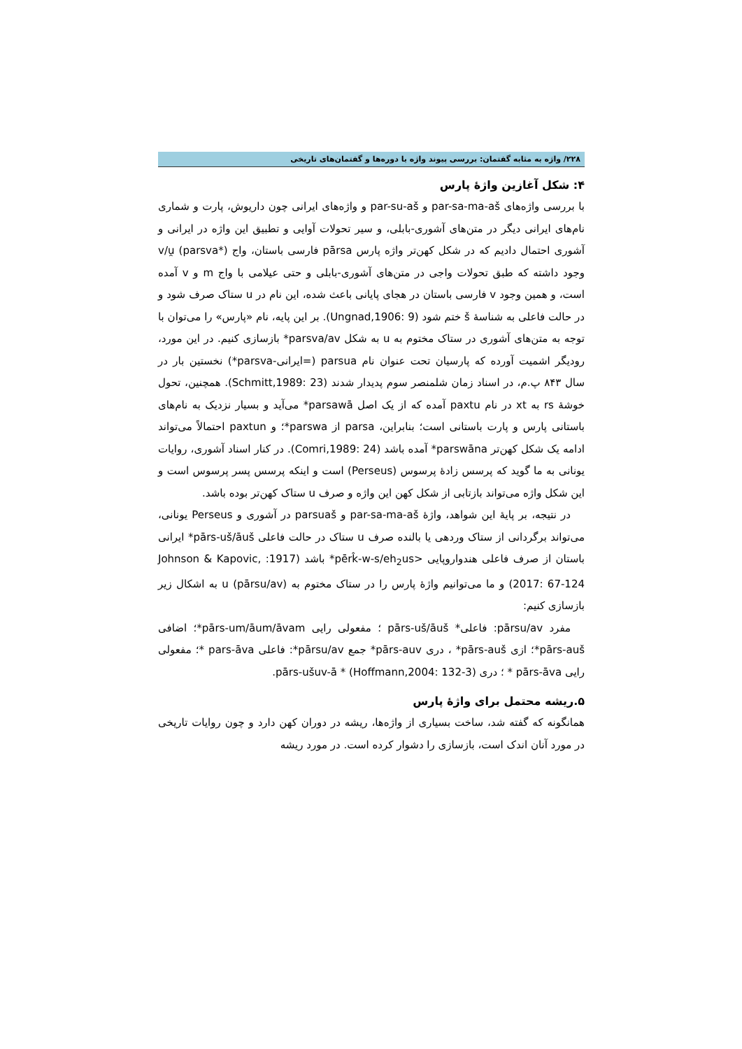۲۲۸/ واژه به مثابه گفتمان: بررسی پیوند واژه با دوره‌ها و گفتمان‌های تاریخی
۴: شکل آغازین واژۀ پارس
با بررسی واژه‌های par-sa-ma-aš و par-su-aš و واژه‌های ایرانی چون داریوش، پارت و شماری نام‌های ایرانی دیگر در متن‌های آشوری-بابلی، و سیر تحولات آوایی و تطبیق این واژه در ایرانی و آشوری احتمال دادیم که در شکل کهن‌تر واژه پارس pārsa فارسی باستان، واج v/u̯ (parsva*) وجود داشته که طبق تحولات واجی در متن‌های آشوری-بابلی و حتی عیلامی با واج m و v آمده است، و همین وجود v فارسی باستان در هجای پایانی باعث شده، این نام در u ستاک صرف شود و در حالت فاعلی به شناسۀ š ختم شود (Ungnad,1906: 9). بر این پایه، نام «پارس» را می‌توان با توجه به متن‌های آشوری در ستاک مختوم به u به شکل parsva/av* بازسازی کنیم. در این مورد، رودیگر اشمیت آورده که پارسیان تحت عنوان نام parsua (=ایرانی-parsva*) نخستین بار در سال ۸۴۳ پ.م، در اسناد زمان شلمنصر سوم پدیدار شدند (Schmitt,1989: 23). همچنین، تحول خوشۀ rs به xt در نام paxtu آمده که از یک اصل parsawā* می‌آید و بسیار نزدیک به نام‌های باستانی پارس و پارت باستانی است؛ بنابراین، parsa از parswa*؛ و paxtun احتمالاً می‌تواند ادامه یک شکل کهن‌تر parswāna* آمده باشد (Comri,1989: 24). در کنار اسناد آشوری، روایات یونانی به ما گوید که پرسس زادۀ پرسوس (Perseus) است و اینکه پرسس پسر پرسوس است و این شکل واژه می‌تواند بازتابی از شکل کهن این واژه و صرف u ستاک کهن‌تر بوده باشد.
در نتیجه، بر پایۀ این شواهد، واژۀ par-sa-ma-aš و parsuaš در آشوری و Perseus یونانی، می‌تواند برگردانی از ستاک وردهی یا بالنده صرف u ستاک در حالت فاعلی pārs-uš/āuš* ایرانی باستان از صرف فاعلی هندواروپایی <pērk̂-w-s/eh<sub>2</sub>us* باشد (1917: Johnson & Kapovic, 2017: 67-124) و ما می‌توانیم واژۀ پارس را در ستاک مختوم به u (pārsu/av) به اشکال زیر بازسازی کنیم:
مفرد pārsu/av: فاعلی* pārs-uš/āuš ؛ مفعولی رایی pārs-um/āum/āvam*؛ اضافی pārs-auš*؛ ازی pārs-auš* ، دری pārs-auv* جمع pārsu/av*: فاعلی pars-āva *؛ مفعولی رایی pārs-āva * ؛ دری pārs-ušuv-ā * (Hoffmann,2004: 132-3).
۵.ریشه محتمل برای واژۀ پارس
همانگونه که گفته شد، ساخت بسیاری از واژه‌ها، ریشه در دوران کهن دارد و چون روایات تاریخی در مورد آنان اندک است، بازسازی را دشوار کرده است. در مورد ریشه